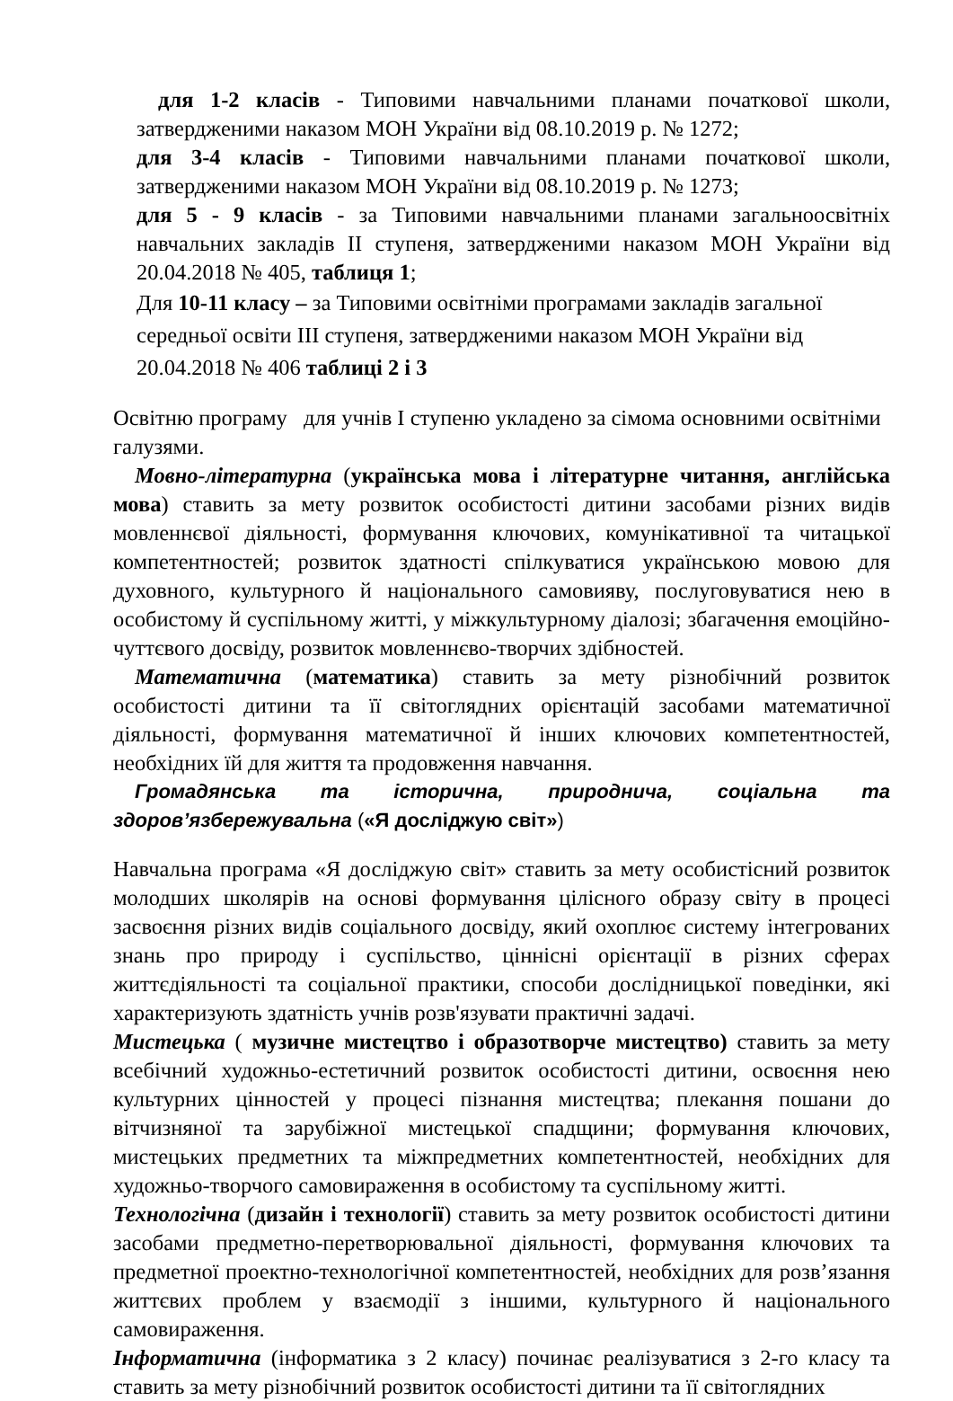для 1-2 класів - Типовими навчальними планами початкової школи, затвердженими наказом МОН України від 08.10.2019 р. № 1272;
для 3-4 класів - Типовими навчальними планами початкової школи, затвердженими наказом МОН України від 08.10.2019 р. № 1273;
для 5 - 9 класів - за Типовими навчальними планами загальноосвітніх навчальних закладів ІІ ступеня, затвердженими наказом МОН України від 20.04.2018 № 405, таблиця 1;
Для 10-11 класу – за Типовими освітніми програмами закладів загальної середньої освіти ІІІ ступеня, затвердженими наказом МОН України від 20.04.2018 № 406 таблиці 2 і 3
Освітню програму для учнів І ступеню укладено за сімома основними освітніми галузями.
Мовно-літературна (українська мова і літературне читання, англійська мова) ставить за мету розвиток особистості дитини засобами різних видів мовленнєвої діяльності, формування ключових, комунікативної та читацької компетентностей; розвиток здатності спілкуватися українською мовою для духовного, культурного й національного самовияву, послуговуватися нею в особистому й суспільному житті, у міжкультурному діалозі; збагачення емоційно-чуттєвого досвіду, розвиток мовленнєво-творчих здібностей.
Математична (математика) ставить за мету різнобічний розвиток особистості дитини та її світоглядних орієнтацій засобами математичної діяльності, формування математичної й інших ключових компетентностей, необхідних їй для життя та продовження навчання.
Громадянська та історична, природнича, соціальна та здоров’язбережувальна («Я досліджую світ»)
Навчальна програма «Я досліджую світ» ставить за мету особистісний розвиток молодших школярів на основі формування цілісного образу світу в процесі засвоєння різних видів соціального досвіду, який охоплює систему інтегрованих знань про природу і суспільство, ціннісні орієнтації в різних сферах життєдіяльності та соціальної практики, способи дослідницької поведінки, які характеризують здатність учнів розв'язувати практичні задачі.
Мистецька ( музичне мистецтво і образотворче мистецтво) ставить за мету всебічний художньо-естетичний розвиток особистості дитини, освоєння нею культурних цінностей у процесі пізнання мистецтва; плекання пошани до вітчизняної та зарубіжної мистецької спадщини; формування ключових, мистецьких предметних та міжпредметних компетентностей, необхідних для художньо-творчого самовираження в особистому та суспільному житті.
Технологічна (дизайн і технології) ставить за мету розвиток особистості дитини засобами предметно-перетворювальної діяльності, формування ключових та предметної проектно-технологічної компетентностей, необхідних для розв’язання життєвих проблем у взаємодії з іншими, культурного й національного самовираження.
Інформатична (інформатика з 2 класу) починає реалізуватися з 2-го класу та ставить за мету різнобічний розвиток особистості дитини та її світоглядних